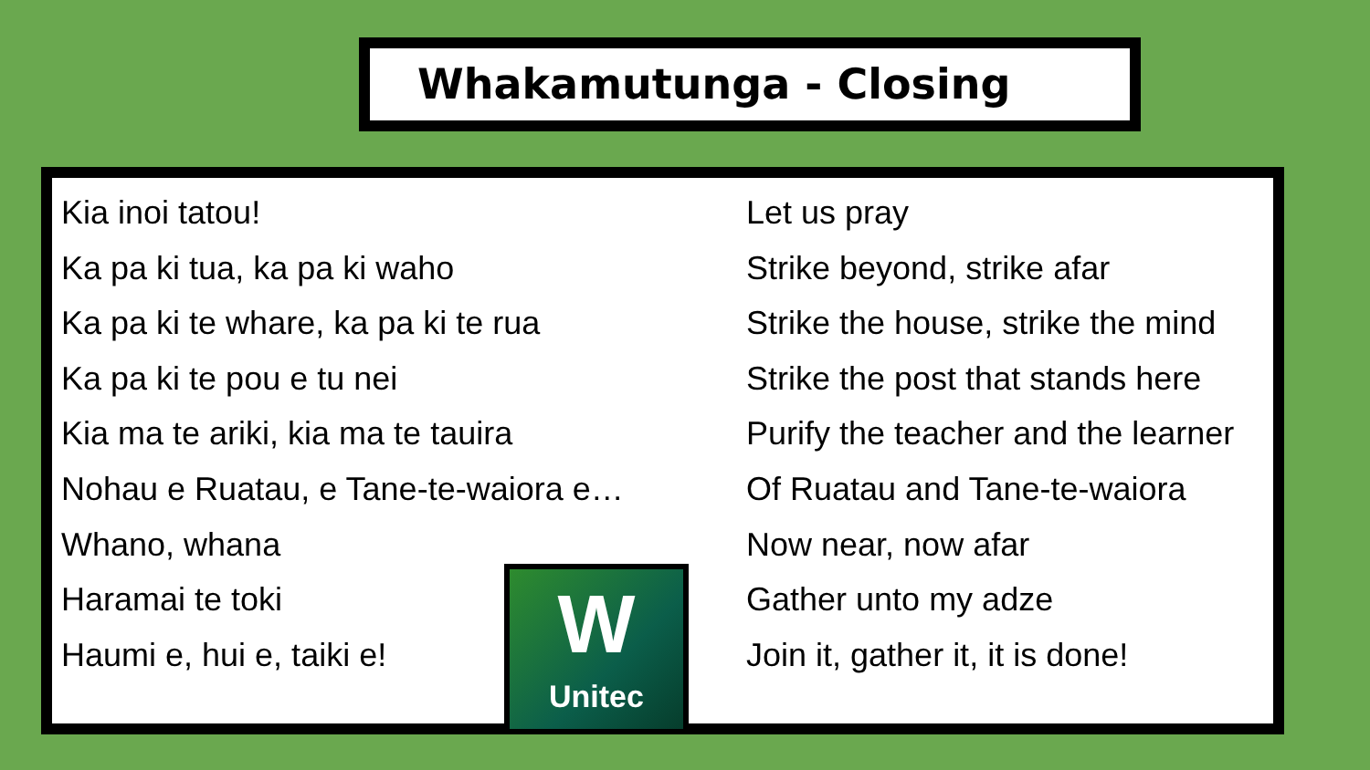Whakamutunga - Closing
Kia inoi tatou!
Ka pa ki tua, ka pa ki waho
Ka pa ki te whare, ka pa ki te rua
Ka pa ki te pou e tu nei
Kia ma te ariki, kia ma te tauira
Nohau e Ruatau, e Tane-te-waiora e…
Whano, whana
Haramai te toki
Haumi e, hui e, taiki e!
Let us pray
Strike beyond, strike afar
Strike the house, strike the mind
Strike the post that stands here
Purify the teacher and the learner
Of Ruatau and Tane-te-waiora
Now near, now afar
Gather unto my adze
Join it, gather it, it is done!
W
Unitec